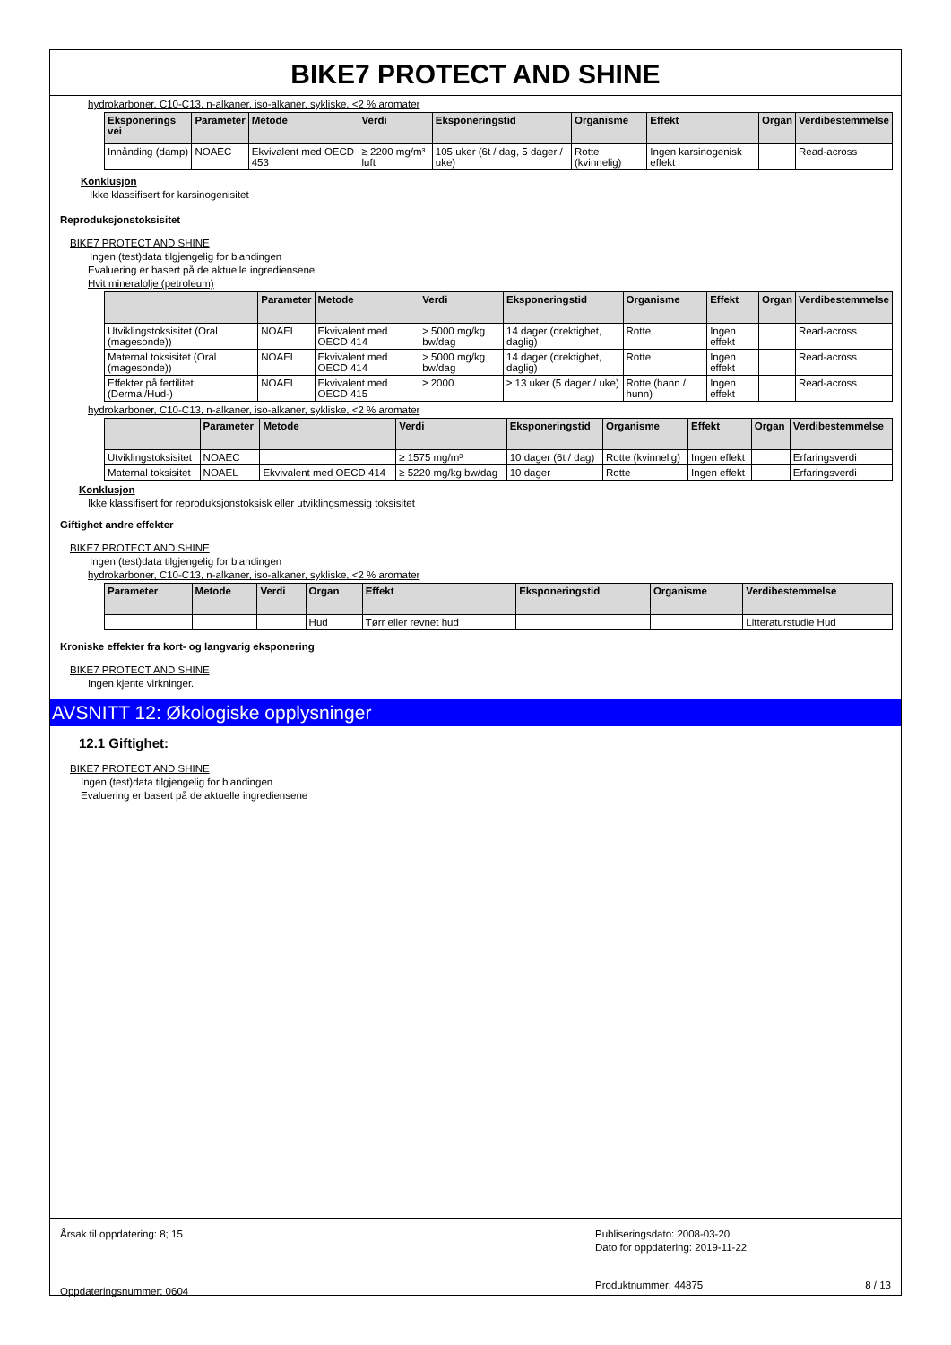BIKE7 PROTECT AND SHINE
hydrokarboner, C10-C13, n-alkaner, iso-alkaner, sykliske, <2 % aromater
| Eksponerings vei | Parameter | Metode | Verdi | Eksponeringstid | Organisme | Effekt | Organ | Verdibestemmelse |
| --- | --- | --- | --- | --- | --- | --- | --- | --- |
| Innånding (damp) | NOAEC | Ekvivalent med OECD 453 | ≥ 2200 mg/m³ luft | 105 uker (6t / dag, 5 dager / uke) | Rotte (kvinnelig) | Ingen karsinogenisk effekt | | Read-across |
Konklusjon
Ikke klassifisert for karsinogenisitet
Reproduksjonstoksisitet
BIKE7 PROTECT AND SHINE
Ingen (test)data tilgjengelig for blandingen
Evaluering er basert på de aktuelle ingrediensene
Hvit mineralolje (petroleum)
| | Parameter | Metode | Verdi | Eksponeringstid | Organisme | Effekt | Organ | Verdibestemmelse |
| --- | --- | --- | --- | --- | --- | --- | --- | --- |
| Utviklingstoksisitet (Oral (magesonde)) | NOAEL | Ekvivalent med OECD 414 | > 5000 mg/kg bw/dag | 14 dager (drektighet, daglig) | Rotte | Ingen effekt | | Read-across |
| Maternal toksisitet (Oral (magesonde)) | NOAEL | Ekvivalent med OECD 414 | > 5000 mg/kg bw/dag | 14 dager (drektighet, daglig) | Rotte | Ingen effekt | | Read-across |
| Effekter på fertilitet (Dermal/Hud-) | NOAEL | Ekvivalent med OECD 415 | ≥ 2000 | ≥ 13 uker (5 dager / uke) | Rotte (hann / hunn) | Ingen effekt | | Read-across |
hydrokarboner, C10-C13, n-alkaner, iso-alkaner, sykliske, <2 % aromater
| | Parameter | Metode | Verdi | Eksponeringstid | Organisme | Effekt | Organ | Verdibestemmelse |
| --- | --- | --- | --- | --- | --- | --- | --- | --- |
| Utviklingstoksisitet | NOAEC | | ≥ 1575 mg/m³ | 10 dager (6t / dag) | Rotte (kvinnelig) | Ingen effekt | | Erfaringsverdi |
| Maternal toksisitet | NOAEL | Ekvivalent med OECD 414 | ≥ 5220 mg/kg bw/dag | 10 dager | Rotte | Ingen effekt | | Erfaringsverdi |
Konklusjon
Ikke klassifisert for reproduksjonstoksisk eller utviklingsmessig toksisitet
Giftighet andre effekter
BIKE7 PROTECT AND SHINE
Ingen (test)data tilgjengelig for blandingen
hydrokarboner, C10-C13, n-alkaner, iso-alkaner, sykliske, <2 % aromater
| Parameter | Metode | Verdi | Organ | Effekt | Eksponeringstid | Organisme | Verdibestemmelse |
| --- | --- | --- | --- | --- | --- | --- | --- |
| | | | Hud | Tørr eller revnet hud | | | Litteraturstudie Hud |
Kroniske effekter fra kort- og langvarig eksponering
BIKE7 PROTECT AND SHINE
Ingen kjente virkninger.
AVSNITT 12: Økologiske opplysninger
12.1 Giftighet:
BIKE7 PROTECT AND SHINE
Ingen (test)data tilgjengelig for blandingen
Evaluering er basert på de aktuelle ingrediensene
Årsak til oppdatering: 8; 15
Oppdateringsnummer: 0604
Publiseringsdato: 2008-03-20
Dato for oppdatering: 2019-11-22
Produktnummer: 44875 8 / 13